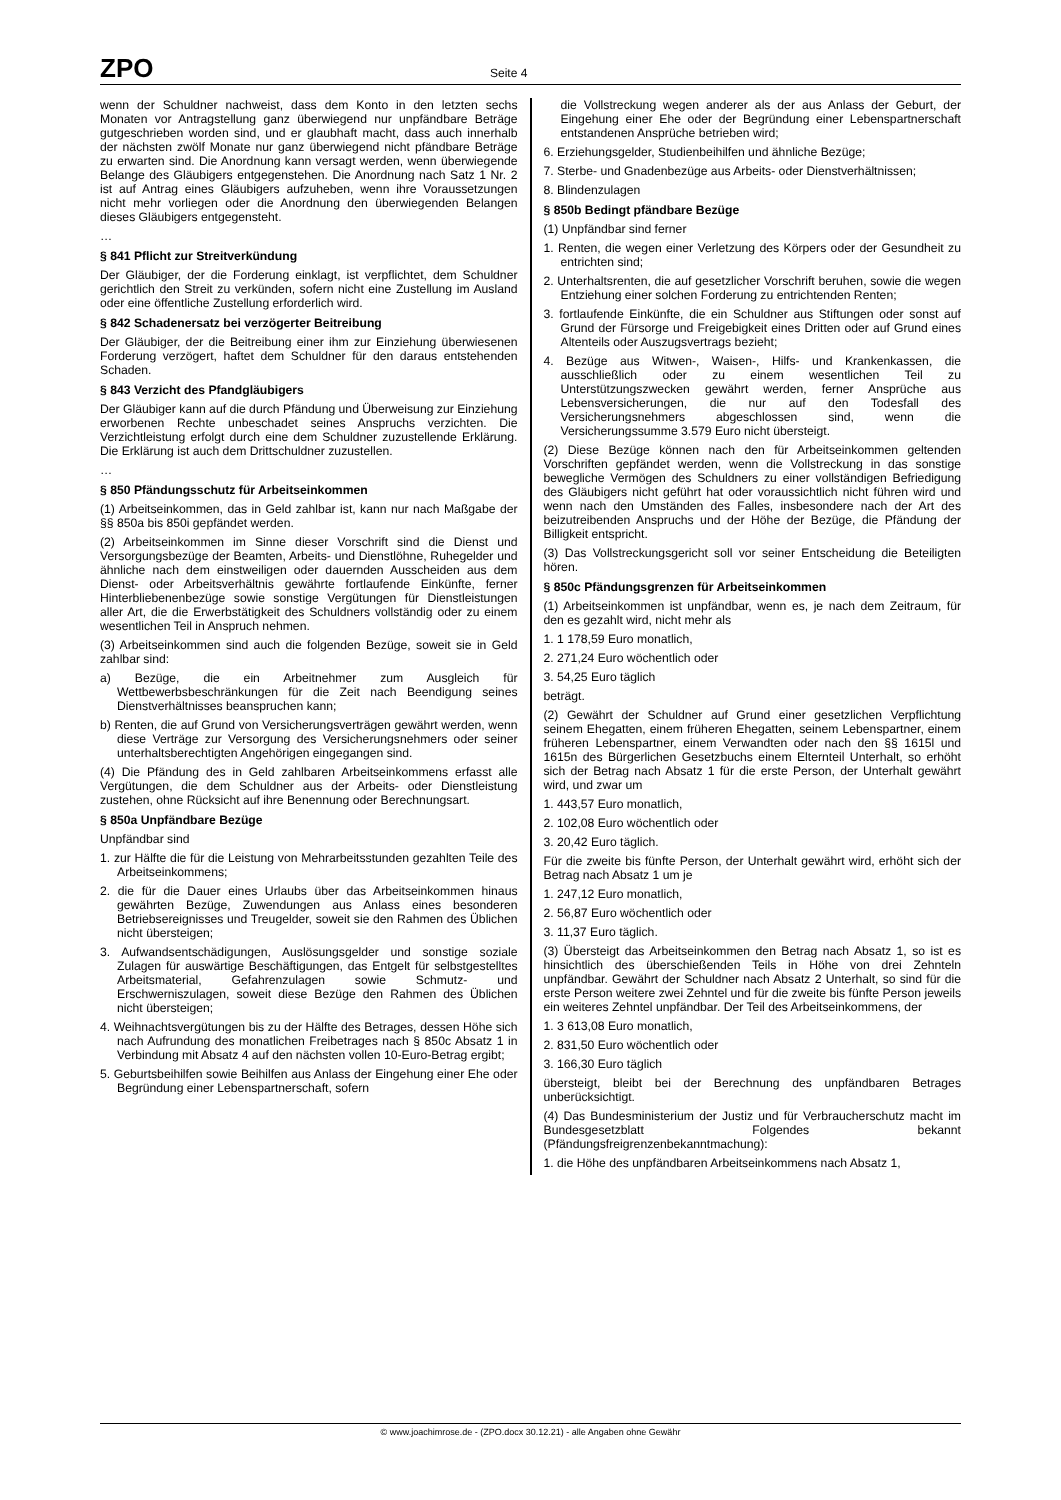ZPO
Seite 4
wenn der Schuldner nachweist, dass dem Konto in den letzten sechs Monaten vor Antragstellung ganz überwiegend nur unpfändbare Beträge gutgeschrieben worden sind, und er glaubhaft macht, dass auch innerhalb der nächsten zwölf Monate nur ganz überwiegend nicht pfändbare Beträge zu erwarten sind. Die Anordnung kann versagt werden, wenn überwiegende Belange des Gläubigers entgegenstehen. Die Anordnung nach Satz 1 Nr. 2 ist auf Antrag eines Gläubigers aufzuheben, wenn ihre Voraussetzungen nicht mehr vorliegen oder die Anordnung den überwiegenden Belangen dieses Gläubigers entgegensteht.
…
§ 841 Pflicht zur Streitverkündung
Der Gläubiger, der die Forderung einklagt, ist verpflichtet, dem Schuldner gerichtlich den Streit zu verkünden, sofern nicht eine Zustellung im Ausland oder eine öffentliche Zustellung erforderlich wird.
§ 842 Schadenersatz bei verzögerter Beitreibung
Der Gläubiger, der die Beitreibung einer ihm zur Einziehung überwiesenen Forderung verzögert, haftet dem Schuldner für den daraus entstehenden Schaden.
§ 843 Verzicht des Pfandgläubigers
Der Gläubiger kann auf die durch Pfändung und Überweisung zur Einziehung erworbenen Rechte unbeschadet seines Anspruchs verzichten. Die Verzichtleistung erfolgt durch eine dem Schuldner zuzustellende Erklärung. Die Erklärung ist auch dem Drittschuldner zuzustellen.
…
§ 850 Pfändungsschutz für Arbeitseinkommen
(1) Arbeitseinkommen, das in Geld zahlbar ist, kann nur nach Maßgabe der §§ 850a bis 850i gepfändet werden.
(2) Arbeitseinkommen im Sinne dieser Vorschrift sind die Dienst und Versorgungsbezüge der Beamten, Arbeits- und Dienstlöhne, Ruhegelder und ähnliche nach dem einstweiligen oder dauernden Ausscheiden aus dem Dienst- oder Arbeitsverhältnis gewährte fortlaufende Einkünfte, ferner Hinterbliebenenbezüge sowie sonstige Vergütungen für Dienstleistungen aller Art, die die Erwerbstätigkeit des Schuldners vollständig oder zu einem wesentlichen Teil in Anspruch nehmen.
(3) Arbeitseinkommen sind auch die folgenden Bezüge, soweit sie in Geld zahlbar sind:
a) Bezüge, die ein Arbeitnehmer zum Ausgleich für Wettbewerbsbeschränkungen für die Zeit nach Beendigung seines Dienstverhältnisses beanspruchen kann;
b) Renten, die auf Grund von Versicherungsverträgen gewährt werden, wenn diese Verträge zur Versorgung des Versicherungsnehmers oder seiner unterhaltsberechtigten Angehörigen eingegangen sind.
(4) Die Pfändung des in Geld zahlbaren Arbeitseinkommens erfasst alle Vergütungen, die dem Schuldner aus der Arbeits- oder Dienstleistung zustehen, ohne Rücksicht auf ihre Benennung oder Berechnungsart.
§ 850a Unpfändbare Bezüge
Unpfändbar sind
1. zur Hälfte die für die Leistung von Mehrarbeitsstunden gezahlten Teile des Arbeitseinkommens;
2. die für die Dauer eines Urlaubs über das Arbeitseinkommen hinaus gewährten Bezüge, Zuwendungen aus Anlass eines besonderen Betriebsereignisses und Treugelder, soweit sie den Rahmen des Üblichen nicht übersteigen;
3. Aufwandsentschädigungen, Auslösungsgelder und sonstige soziale Zulagen für auswärtige Beschäftigungen, das Entgelt für selbstgestelltes Arbeitsmaterial, Gefahrenzulagen sowie Schmutz- und Erschwerniszulagen, soweit diese Bezüge den Rahmen des Üblichen nicht übersteigen;
4. Weihnachtsvergütungen bis zu der Hälfte des Betrages, dessen Höhe sich nach Aufrundung des monatlichen Freibetrages nach § 850c Absatz 1 in Verbindung mit Absatz 4 auf den nächsten vollen 10-Euro-Betrag ergibt;
5. Geburtsbeihilfen sowie Beihilfen aus Anlass der Eingehung einer Ehe oder Begründung einer Lebenspartnerschaft, sofern
die Vollstreckung wegen anderer als der aus Anlass der Geburt, der Eingehung einer Ehe oder der Begründung einer Lebenspartnerschaft entstandenen Ansprüche betrieben wird;
6. Erziehungsgelder, Studienbeihilfen und ähnliche Bezüge;
7. Sterbe- und Gnadenbezüge aus Arbeits- oder Dienstverhältnissen;
8. Blindenzulagen
§ 850b Bedingt pfändbare Bezüge
(1) Unpfändbar sind ferner
1. Renten, die wegen einer Verletzung des Körpers oder der Gesundheit zu entrichten sind;
2. Unterhaltsrenten, die auf gesetzlicher Vorschrift beruhen, sowie die wegen Entziehung einer solchen Forderung zu entrichtenden Renten;
3. fortlaufende Einkünfte, die ein Schuldner aus Stiftungen oder sonst auf Grund der Fürsorge und Freigebigkeit eines Dritten oder auf Grund eines Altenteils oder Auszugsvertrags bezieht;
4. Bezüge aus Witwen-, Waisen-, Hilfs- und Krankenkassen, die ausschließlich oder zu einem wesentlichen Teil zu Unterstützungszwecken gewährt werden, ferner Ansprüche aus Lebensversicherungen, die nur auf den Todesfall des Versicherungsnehmers abgeschlossen sind, wenn die Versicherungssumme 3.579 Euro nicht übersteigt.
(2) Diese Bezüge können nach den für Arbeitseinkommen geltenden Vorschriften gepfändet werden, wenn die Vollstreckung in das sonstige bewegliche Vermögen des Schuldners zu einer vollständigen Befriedigung des Gläubigers nicht geführt hat oder voraussichtlich nicht führen wird und wenn nach den Umständen des Falles, insbesondere nach der Art des beizutreibenden Anspruchs und der Höhe der Bezüge, die Pfändung der Billigkeit entspricht.
(3) Das Vollstreckungsgericht soll vor seiner Entscheidung die Beteiligten hören.
§ 850c Pfändungsgrenzen für Arbeitseinkommen
(1) Arbeitseinkommen ist unpfändbar, wenn es, je nach dem Zeitraum, für den es gezahlt wird, nicht mehr als
1. 1 178,59 Euro monatlich,
2. 271,24 Euro wöchentlich oder
3. 54,25 Euro täglich
beträgt.
(2) Gewährt der Schuldner auf Grund einer gesetzlichen Verpflichtung seinem Ehegatten, einem früheren Ehegatten, seinem Lebenspartner, einem früheren Lebenspartner, einem Verwandten oder nach den §§ 1615l und 1615n des Bürgerlichen Gesetzbuchs einem Elternteil Unterhalt, so erhöht sich der Betrag nach Absatz 1 für die erste Person, der Unterhalt gewährt wird, und zwar um
1. 443,57 Euro monatlich,
2. 102,08 Euro wöchentlich oder
3. 20,42 Euro täglich.
Für die zweite bis fünfte Person, der Unterhalt gewährt wird, erhöht sich der Betrag nach Absatz 1 um je
1. 247,12 Euro monatlich,
2. 56,87 Euro wöchentlich oder
3. 11,37 Euro täglich.
(3) Übersteigt das Arbeitseinkommen den Betrag nach Absatz 1, so ist es hinsichtlich des überschießenden Teils in Höhe von drei Zehnteln unpfändbar. Gewährt der Schuldner nach Absatz 2 Unterhalt, so sind für die erste Person weitere zwei Zehntel und für die zweite bis fünfte Person jeweils ein weiteres Zehntel unpfändbar. Der Teil des Arbeitseinkommens, der
1. 3 613,08 Euro monatlich,
2. 831,50 Euro wöchentlich oder
3. 166,30 Euro täglich
übersteigt, bleibt bei der Berechnung des unpfändbaren Betrages unberücksichtigt.
(4) Das Bundesministerium der Justiz und für Verbraucherschutz macht im Bundesgesetzblatt Folgendes bekannt (Pfändungsfreigrenzenbekanntmachung):
1. die Höhe des unpfändbaren Arbeitseinkommens nach Absatz 1,
© www.joachimrose.de - (ZPO.docx 30.12.21) - alle Angaben ohne Gewähr